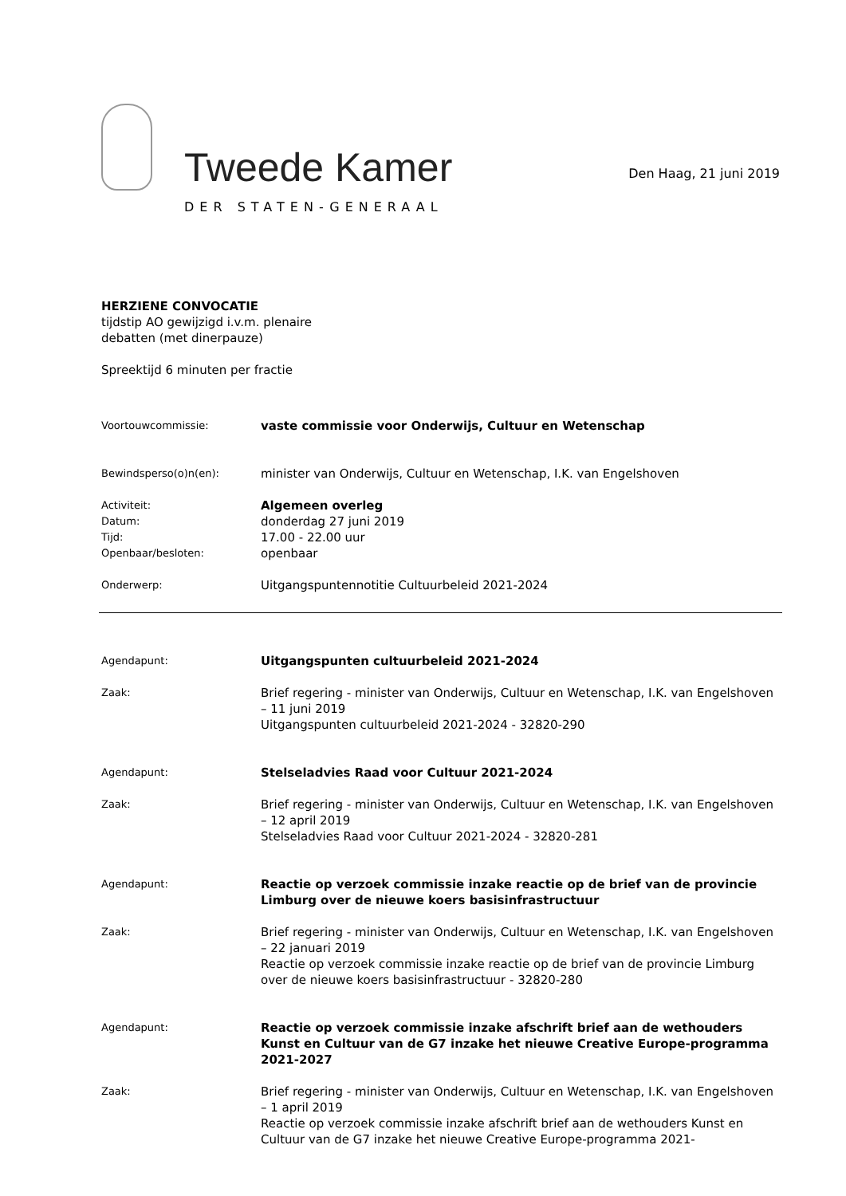Tweede Kamer
DER STATEN-GENERAAL
Den Haag, 21 juni 2019
HERZIENE CONVOCATIE
tijdstip AO gewijzigd i.v.m. plenaire
debatten (met dinerpauze)
Spreektijd 6 minuten per fractie
Voortouwcommissie:
vaste commissie voor Onderwijs, Cultuur en Wetenschap
Bewindsperso(o)n(en):
minister van Onderwijs, Cultuur en Wetenschap, I.K. van Engelshoven
Activiteit:
Datum:
Tijd:
Openbaar/besloten:
Algemeen overleg
donderdag 27 juni 2019
17.00 - 22.00 uur
openbaar
Onderwerp:
Uitgangspuntennotitie Cultuurbeleid 2021-2024
Agendapunt:
Uitgangspunten cultuurbeleid 2021-2024
Zaak:
Brief regering - minister van Onderwijs, Cultuur en Wetenschap, I.K. van Engelshoven – 11 juni 2019
Uitgangspunten cultuurbeleid 2021-2024 - 32820-290
Agendapunt:
Stelseladvies Raad voor Cultuur 2021-2024
Zaak:
Brief regering - minister van Onderwijs, Cultuur en Wetenschap, I.K. van Engelshoven – 12 april 2019
Stelseladvies Raad voor Cultuur 2021-2024 - 32820-281
Agendapunt:
Reactie op verzoek commissie inzake reactie op de brief van de provincie Limburg over de nieuwe koers basisinfrastructuur
Zaak:
Brief regering - minister van Onderwijs, Cultuur en Wetenschap, I.K. van Engelshoven – 22 januari 2019
Reactie op verzoek commissie inzake reactie op de brief van de provincie Limburg over de nieuwe koers basisinfrastructuur - 32820-280
Agendapunt:
Reactie op verzoek commissie inzake afschrift brief aan de wethouders Kunst en Cultuur van de G7 inzake het nieuwe Creative Europe-programma 2021-2027
Zaak:
Brief regering - minister van Onderwijs, Cultuur en Wetenschap, I.K. van Engelshoven – 1 april 2019
Reactie op verzoek commissie inzake afschrift brief aan de wethouders Kunst en Cultuur van de G7 inzake het nieuwe Creative Europe-programma 2021-